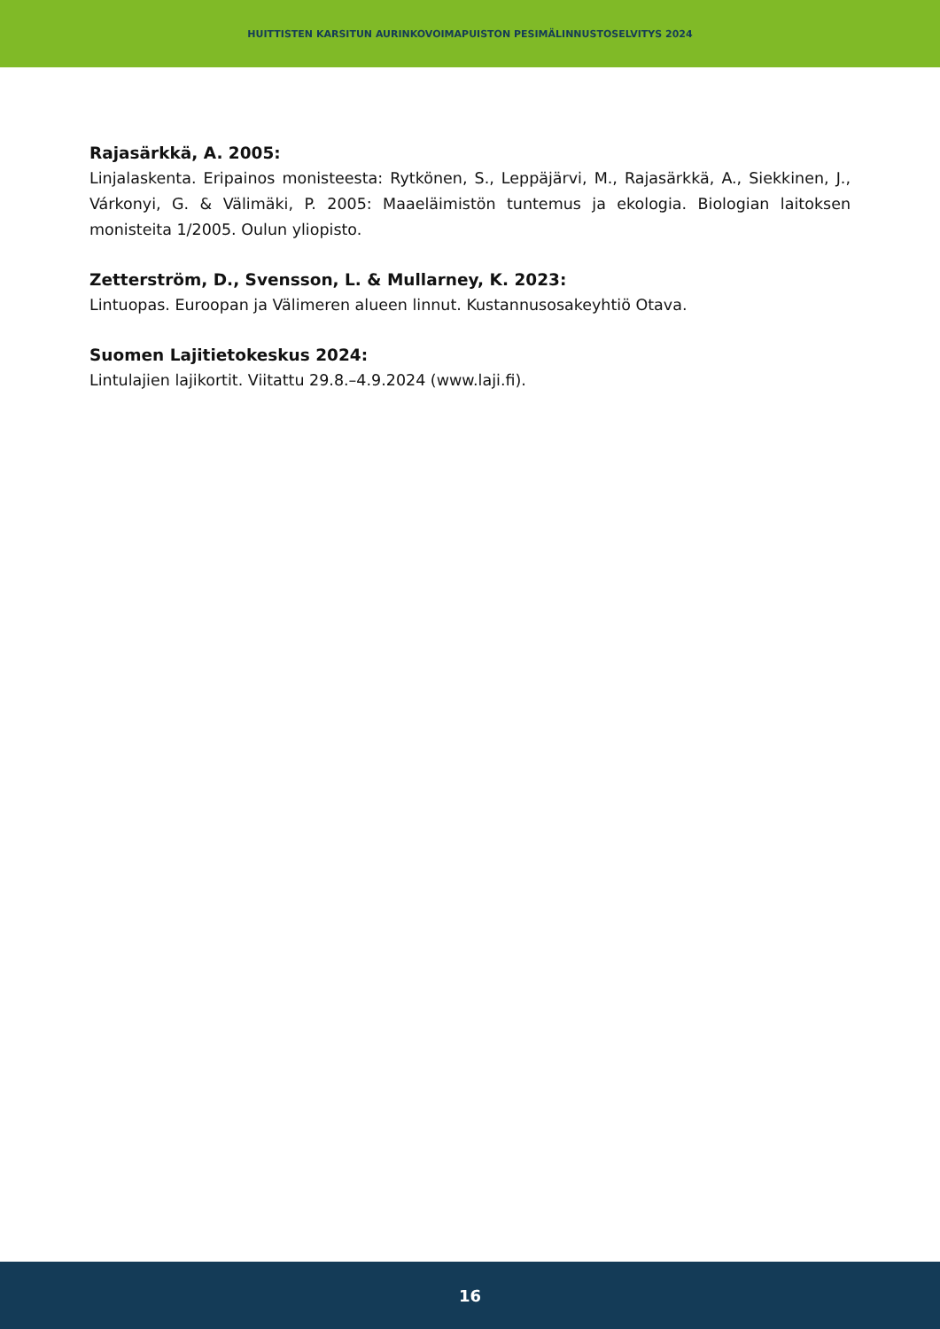HUITTISTEN KARSITUN AURINKOVOIMAPUISTON PESIMÄLINNUSTOSELVITYS 2024
Rajasärkkä, A. 2005:
Linjalaskenta. Eripainos monisteesta: Rytkönen, S., Leppäjärvi, M., Rajasärkkä, A., Siekkinen, J., Várkonyi, G. & Välimäki, P. 2005: Maaeläimistön tuntemus ja ekologia. Biologian laitoksen monisteita 1/2005. Oulun yliopisto.
Zetterström, D., Svensson, L. & Mullarney, K. 2023:
Lintuopas. Euroopan ja Välimeren alueen linnut. Kustannusosakeyhtiö Otava.
Suomen Lajitietokeskus 2024:
Lintulajien lajikortit. Viitattu 29.8.–4.9.2024 (www.laji.fi).
16